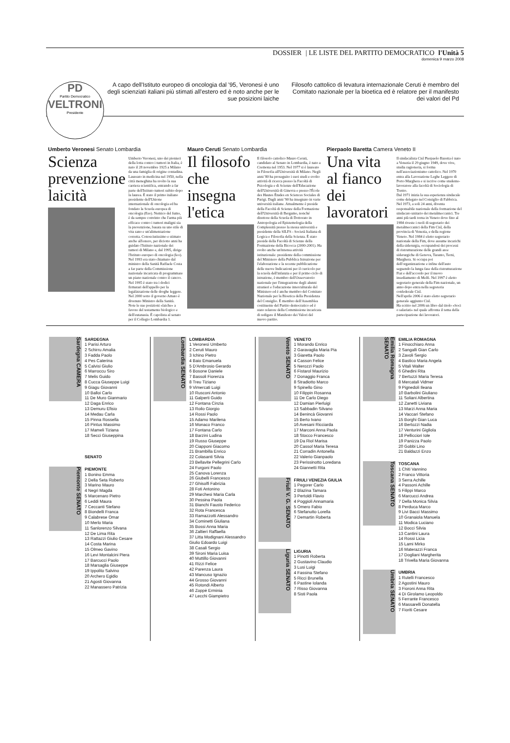DOSSIER | LE LISTE DEL PARTITO DEMOCRATICO l'Unità 5
domenica 9 marzo 2008
PD
Partito Democratico
VELTRONI
Presidente
A capo dell'Istituto europeo di oncologia dal '95, Veronesi è uno degli scienziati italiani più stimati all'estero ed è noto anche per le sue posizioni laiche
Filosofo cattolico di levatura internazionale Ceruti è membro del Comitato nazionale per la bioetica ed è relatore per il manifesto dei valori del Pd
Umberto Veronesi Senato Lombardia
Scienza prevenzione laicità
Umberto Veronesi, uno dei pionieri della lotta contro i tumori in Italia, è nato il 28 novembre 1925 a Milano da una famiglia di origine contadina. Laureato in medicina nel 1950, nella città meneghina ha svolto la sua carriera scientifica, entrando a far parte dell'Istituto tumori subito dopo la laurea. È stato il primo italiano presidente dell'Unione internazionale di oncologia ed ha fondato la Scuola europea di oncologia (Eso). Nemico del fumo, è da sempre convinto che l'arma più efficace contro i tumori maligni sia la prevenzione, basata su uno stile di vita sano e un'alimentazione corretta. Conosciutissimo e stimato anche all'estero, per diciotto anni ha guidato l'Istituto nazionale dei tumori di Milano e, dal 1995, dirige l'Istituto europeo di oncologia (Ieo). Nel 1993 era stato chiamato dal ministro della Sanità Raffaele Costa a far parte della Commissione nazionale incaricata di programmare un piano nazionale contro il cancro. Nel 1995 è stato tra i dodici firmatari dell'appello per la legalizzazione delle droghe leggere. Nel 2000 sotto il governo Amato è divenuto Ministro della Sanità.
Note le sue posizioni «laiche» a favore del testamente biologico e dell'eutanasia. È capolista al senato per il Collegio Lombardia 1.
Mauro Ceruti Senato Lombardia
Il filosofo che insegna l'etica
Il filosofo cattolico Mauro Ceruti, candidato al Senato in Lombardia, è nato a Cremona nel 1953. Nel 1977 si è laureato in Filosofia all'Università di Milano. Negli anni '80 ha proseguito i suoi studi e svolto attività di ricerca presso la Facoltà di Psicologia e di Scienze dell'Educazione dell'Università di Ginevra e presso l'École des Hautes Études en Sciences Sociales di Parigi. Dagli anni '90 ha insegnato in varie università italiane. Attualmente è preside della Facoltà di Scienze della Formazione dell'Università di Bergamo, nonché direttore della Scuola di Dottorato in Antropologia ed Epistemologia della Complessità presso la stessa università e presidente della SILFS - Società Italiana di Logica e Filosofia della Scienza. È stato preside della Facoltà di Scienze della Formazione della Bicocca (2000-2001). Ha svolto anche un'intensa attività istituzionale: presidente della commissione del Ministero della Pubblica Istruzione per l'elaborazione e la recente pubblicazione delle nuove Indicazioni per il curricolo per la scuola dell'infanzia e per il primo ciclo di istruzione, è membro dell'Osservatorio nazionale per l'integrazione degli alunni stranieri e l'educazione interculturale del Ministero ed è anche membro del Comitato Nazionale per la Bioetica della Presidenza del Consiglio. È membro dell'Assemblea costituente del Partito democratico ed è stato relatore della Commissione incaricata di redigere il Manifesto dei Valori del nuovo partito.
Pierpaolo Baretta Camera Veneto II
Una vita al fianco dei lavoratori
Il sindacalista Cisl Pierpaolo Baretta è nato a Venezia il 29 giugno 1949, dove vive, studia ragioneria, si forma nell'associazionismo cattolico. Nel 1970 entra alla Lavorazione Leghe Leggere di Porto Marghera e si iscrive come studente-lavoratore alla facoltà di Sociologia di Trento.
Dal 1971 inizia la sua esperienza sindacale come delegato nel Consiglio di Fabbrica. Nel 1973, a soli 24 anni, diventa responsabile nazionale della formazione del sindacato unitario dei metalmeccanici. Tre anni più tardi torna in Veneto dove fino al 1984 riveste i ruoli di segretario dei metalmeccanici della Fim Cisl, della provincia di Venezia, e della regione Veneto. Nel 1984 è eletto segretario nazionale della Fim, dove assume incarichi della siderurgia, occupandosi dei processi di ristrutturazione delle grandi aree siderurgiche di Genova, Taranto, Terni, Marghera. Si occupa poi dell'organizzazione e infine dell'auto seguendo la lunga fase della ristrutturazione Fiat e dell'accordo per il nuovo insediamento di Melfi. Nel 1997 è eletto segretario generale della Fim nazionale, un anno dopo entra nella segreteria confederale Cisl.
Nell'aprile 2006 è stato eletto segretario generale aggiunto Cisl.
Ha scritto nel 2006 un libro dal titolo «Soci o salariati» nel quale affronta il tema della partecipazione dei lavoratori.
Sardegna CAMERA
SARDEGNA
1 Parisi Arturo
2 Schirru Amalia
3 Fadda Paolo
4 Pes Caterina
5 Calvisi Giulio
6 Marroccu Siro
7 Melis Guido
8 Cucca Giuseppe Luigi
9 Giagu Giovanni
10 Balloi Carlo
11 De Muro Gianmario
12 Daga Enrico
13 Demuru Efisio
14 Medau Carla
15 Pinna Rossella
16 Pintus Massimo
17 Mameli Tiziana
18 Secci Giuseppina
SENATO
Piemonte SENATO
PIEMONTE
1 Bonino Emma
2 Della Seta Roberto
3 Marino Mauro
4 Negri Magda
5 Marcenaro Pietro
6 Leddi Maura
7 Ceccanti Stefano
8 Biondelli Franca
9 Calabrese Omar
10 Merlo Maria
11 Sanlorenzo Silvana
12 De Lima Rita
13 Rattazzi Giulio Cesare
14 Costa Marina
15 Olmeo Gavino
16 Levi Montalcini Piera
17 Barcucci Paolo
18 Marsaglia Giuseppe
19 Ippolito Salvino
20 Archero Egidio
21 Agosti Giovanna
22 Manassero Patrizia
Lombardia SENATO
LOMBARDIA
1 Veronesi Umberto
2 Ceruti Mauro
3 Ichino Pietro
4 Baio Emanuela
5 D'Ambrosio Gerardo
6 Bosone Daniele
7 Bassoli Fiorenza
8 Treu Tiziano
9 Vimercati Luigi
10 Rusconi Antonio
11 Galperti Guido
12 Fontana Cinzia
13 Roilo Giorgio
14 Rossi Paolo
15 Adamo Marilena
16 Monaco Franco
17 Fontana Carlo
18 Barzini Ludina
19 Russo Giuseppe
20 Ciapponi Giacomo
21 Brambilla Enrico
22 Colasanti Silvia
23 Bellavite Pellegrini Carlo
24 Furgoni Paolo
25 Canova Lorenza
26 Giubelli Francesco
27 Ghisolfi Fabrizia
28 Foti Antonino
29 Marchesi Maria Carla
30 Pessina Paola
31 Bianchi Fausto Federico
32 Rota Francesca
33 Ramazzotti Alessandro
34 Cominetti Giuliana
35 Bossi Anna Maria
36 Zaltieri Raffaella
37 Litta Modignani Alessandro Giulio Edoardo Luigi
38 Casali Sergio
39 Sironi Maria Luisa
40 Muttillo Giovanni
41 Rizzi Felice
42 Parenza Laura
43 Mancuso Ignazio
44 Grosso Giovanni
45 Rotondi Alberto
46 Zoppè Erminia
47 Lecchi Giampietro
Veneto SENATO
VENETO
1 Morando Enrico
2 Garavaglia Maria Pia
3 Giaretta Paolo
4 Casson Felice
5 Nerozzi Paolo
6 Fistarol Maurizio
7 Donaggio Franca
8 Stradiotto Marco
9 Spinello Gino
10 Filippin Rosanna
11 De Carlo Diego
12 Damian Pierluigi
13 Sabbadin Silvano
14 Benincà Giovanni
15 Berto Ivano
16 Avesani Ricciarda
17 Marconi Anna Paola
18 Stocco Francesco
19 Da Riol Marisa
20 Cassol Maria Teresa
21 Corradin Antonella
22 Valerio Gianpaolo
23 Perissinotto Loredana
24 Giannetti Rita
Friuli V. G. SENATO
FRIULI VENEZIA GIULIA
1 Pegorer Carlo
2 Blazina Tamara
3 Pertoldi Flavio
4 Poggioli Annamaria
5 Omero Fabio
6 Stefanutto Lorella
7 Demartin Roberta
Liguria SENATO
LIGURIA
1 Pinotti Roberta
2 Gustavino Claudio
3 Lusi Luigi
4 Fassina Stefano
5 Ricci Brunella
6 Pastine Iolanda
7 Risso Giovanna
8 Sisti Paola
Emilia Romagna SENATO
EMILIA ROMAGNA
1 Finocchiaro Anna
2 Sangalli Gian Carlo
3 Zavoli Sergio
4 Bastico Maria Angela
5 Vitali Walter
6 Ghedini Rita
7 Bertuzzi Maria Teresa
8 Mercatali Vidmer
9 Pignedoli Ileana
10 Barbolini Giuliano
11 Soliani Albertina
12 Zanetti Liviana
13 Marzi Anna Maria
14 Vaccari Stefano
15 Borghi Gian Luca
16 Bertozzi Nadia
17 Venturini Gigliola
18 Pellicciori Iole
19 Panizza Paolo
20 Gobbi Lino
21 Baldazzi Enzo
Toscana SENATO
TOSCANA
1 Chiti Vannino
2 Franco Vittoria
3 Serra Achille
4 Passoni Achille
5 Filippi Marco
6 Marcucci Andrea
7 Della Monica Silvia
8 Perduca Marco
9 Livi Bacci Massimo
10 Granaiola Manuela
11 Modica Luciano
12 Bocci Silvia
13 Cantini Laura
14 Rossi Licia
15 Lami Mirko
16 Materazzi Franca
17 Dogliani Margherita
18 Trivella Maria Giovanna
Umbria SENATO
UMBRIA
1 Rutelli Francesco
2 Agostini Mauro
3 Fioroni Anna Rita
4 Di Girolamo Leopoldo
5 Ferrante Francesco
6 Massarelli Donatella
7 Fioriti Cesare